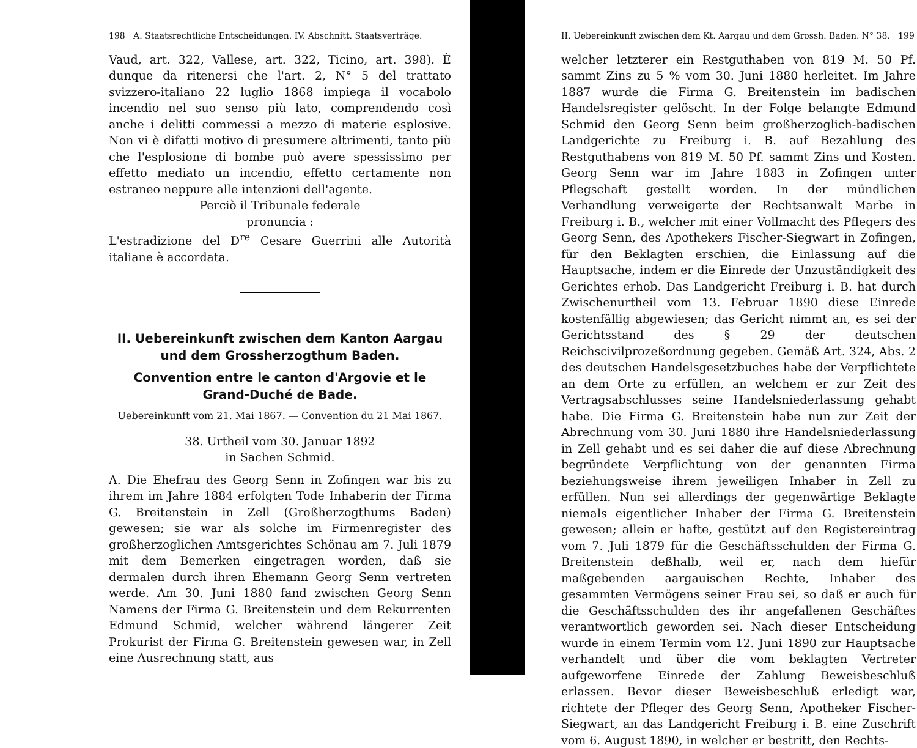198 A. Staatsrechtliche Entscheidungen. IV. Abschnitt. Staatsverträge.
Vaud, art. 322, Vallese, art. 322, Ticino, art. 398). È dunque da ritenersi che l'art. 2, N° 5 del trattato svizzero-italiano 22 luglio 1868 impiega il vocabolo incendio nel suo senso più lato, comprendendo così anche i delitti commessi a mezzo di materie esplosive. Non vi è difatti motivo di presumere altrimenti, tanto più che l'esplosione di bombe può avere spessissimo per effetto mediato un incendio, effetto certamente non estraneo neppure alle intenzioni dell'agente.
Perciò il Tribunale federale
pronuncia :
L'estradizione del D<sup>re</sup> Cesare Guerrini alle Autorità italiane è accordata.
II. Uebereinkunft zwischen dem Kanton Aargau und dem Grossherzogthum Baden.
Convention entre le canton d'Argovie et le Grand-Duché de Bade.
Uebereinkunft vom 21. Mai 1867. — Convention du 21 Mai 1867.
38. Urtheil vom 30. Januar 1892
in Sachen Schmid.
A. Die Ehefrau des Georg Senn in Zofingen war bis zu ihrem im Jahre 1884 erfolgten Tode Inhaberin der Firma G. Breitenstein in Zell (Großherzogthums Baden) gewesen; sie war als solche im Firmenregister des großherzoglichen Amtsgerichtes Schönau am 7. Juli 1879 mit dem Bemerken eingetragen worden, daß sie dermalen durch ihren Ehemann Georg Senn vertreten werde. Am 30. Juni 1880 fand zwischen Georg Senn Namens der Firma G. Breitenstein und dem Rekurrenten Edmund Schmid, welcher während längerer Zeit Prokurist der Firma G. Breitenstein gewesen war, in Zell eine Ausrechnung statt, aus
II. Uebereinkunft zwischen dem Kt. Aargau und dem Grossh. Baden. N° 38. 199
welcher letzterer ein Restguthaben von 819 M. 50 Pf. sammt Zins zu 5 % vom 30. Juni 1880 herleitet. Im Jahre 1887 wurde die Firma G. Breitenstein im badischen Handelsregister gelöscht. In der Folge belangte Edmund Schmid den Georg Senn beim großherzoglich-badischen Landgerichte zu Freiburg i. B. auf Bezahlung des Restguthabens von 819 M. 50 Pf. sammt Zins und Kosten. Georg Senn war im Jahre 1883 in Zofingen unter Pflegschaft gestellt worden. In der mündlichen Verhandlung verweigerte der Rechtsanwalt Marbe in Freiburg i. B., welcher mit einer Vollmacht des Pflegers des Georg Senn, des Apothekers Fischer-Siegwart in Zofingen, für den Beklagten erschien, die Einlassung auf die Hauptsache, indem er die Einrede der Unzuständigkeit des Gerichtes erhob. Das Landgericht Freiburg i. B. hat durch Zwischenurtheil vom 13. Februar 1890 diese Einrede kostenfällig abgewiesen; das Gericht nimmt an, es sei der Gerichtsstand des § 29 der deutschen Reichscivilprozeßordnung gegeben. Gemäß Art. 324, Abs. 2 des deutschen Handelsgesetzbuches habe der Verpflichtete an dem Orte zu erfüllen, an welchem er zur Zeit des Vertragsabschlusses seine Handelsniederlassung gehabt habe. Die Firma G. Breitenstein habe nun zur Zeit der Abrechnung vom 30. Juni 1880 ihre Handelsniederlassung in Zell gehabt und es sei daher die auf diese Abrechnung begründete Verpflichtung von der genannten Firma beziehungsweise ihrem jeweiligen Inhaber in Zell zu erfüllen. Nun sei allerdings der gegenwärtige Beklagte niemals eigentlicher Inhaber der Firma G. Breitenstein gewesen; allein er hafte, gestützt auf den Registereintrag vom 7. Juli 1879 für die Geschäftsschulden der Firma G. Breitenstein deßhalb, weil er, nach dem hiefür maßgebenden aargauischen Rechte, Inhaber des gesammten Vermögens seiner Frau sei, so daß er auch für die Geschäftsschulden des ihr angefallenen Geschäftes verantwortlich geworden sei. Nach dieser Entscheidung wurde in einem Termin vom 12. Juni 1890 zur Hauptsache verhandelt und über die vom beklagten Vertreter aufgeworfene Einrede der Zahlung Beweisbeschluß erlassen. Bevor dieser Beweisbeschluß erledigt war, richtete der Pfleger des Georg Senn, Apotheker Fischer-Siegwart, an das Landgericht Freiburg i. B. eine Zuschrift vom 6. August 1890, in welcher er bestritt, den Rechts-